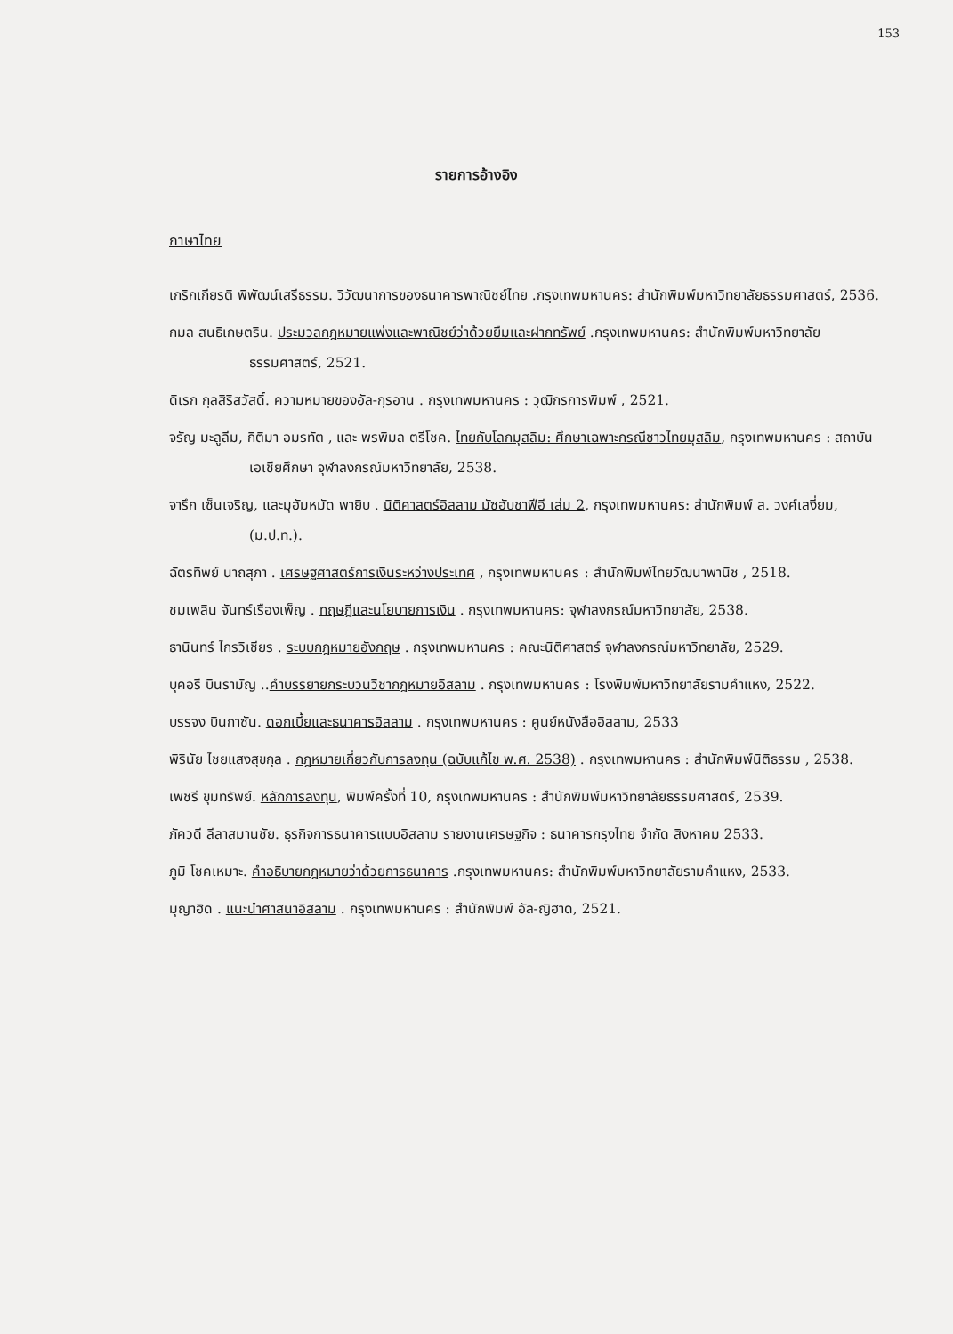153
รายการอ้างอิง
ภาษาไทย
เกริกเกียรติ พิพัฒน์เสรีธรรม. วิวัฒนาการของธนาคารพาณิชย์ไทย .กรุงเทพมหานคร: สำนักพิมพ์มหาวิทยาลัยธรรมศาสตร์, 2536.
กมล สนธิเกษตริน. ประมวลกฎหมายแพ่งและพาณิชย์ว่าด้วยยืมและฝากทรัพย์ .กรุงเทพมหานคร: สำนักพิมพ์มหาวิทยาลัยธรรมศาสตร์, 2521.
ดิเรก กุลสิริสวัสดิ์. ความหมายของอัล-กุรอาน . กรุงเทพมหานคร : วุฒิกรการพิมพ์ , 2521.
จรัญ มะลูลีม, กิติมา อมรทัต , และ พรพิมล ตรีโชค. ไทยกับโลกมุสลิม: ศึกษาเฉพาะกรณีชาวไทยมุสลิม, กรุงเทพมหานคร : สถาบันเอเชียศึกษา จุฬาลงกรณ์มหาวิทยาลัย, 2538.
จารึก เซ็นเจริญ, และมุฮัมหมัด พายิบ . นิติศาสตร์อิสลาม มัซฮับชาฟีอี เล่ม 2, กรุงเทพมหานคร: สำนักพิมพ์ ส. วงศ์เสงี่ยม, (ม.ป.ท.).
ฉัตรทิพย์ นาถสุภา . เศรษฐศาสตร์การเงินระหว่างประเทศ , กรุงเทพมหานคร : สำนักพิมพ์ไทยวัฒนาพานิช , 2518.
ชมเพลิน จันทร์เรืองเพ็ญ . ทฤษฎีและนโยบายการเงิน . กรุงเทพมหานคร: จุฬาลงกรณ์มหาวิทยาลัย, 2538.
ธานินทร์ ไกรวิเชียร . ระบบกฎหมายอังกฤษ . กรุงเทพมหานคร : คณะนิติศาสตร์ จุฬาลงกรณ์มหาวิทยาลัย, 2529.
บุคอรี บินรามัญ ..คำบรรยายกระบวนวิชากฎหมายอิสลาม . กรุงเทพมหานคร : โรงพิมพ์มหาวิทยาลัยรามคำแหง, 2522.
บรรจง บินกาซัน. ดอกเบี้ยและธนาคารอิสลาม . กรุงเทพมหานคร : ศูนย์หนังสืออิสลาม, 2533
พิรินัย ไชยแสงสุขกุล . กฎหมายเกี่ยวกับการลงทุน (ฉบับแก้ไข พ.ศ. 2538) . กรุงเทพมหานคร : สำนักพิมพ์นิติธรรม , 2538.
เพชรี ขุมทรัพย์. หลักการลงทุน, พิมพ์ครั้งที่ 10, กรุงเทพมหานคร : สำนักพิมพ์มหาวิทยาลัยธรรมศาสตร์, 2539.
ภัควดี ลีลาสมานชัย. ธุรกิจการธนาคารแบบอิสลาม รายงานเศรษฐกิจ : ธนาคารกรุงไทย จำกัด สิงหาคม 2533.
ภูมิ โชคเหมาะ. คำอธิบายกฎหมายว่าด้วยการธนาคาร .กรุงเทพมหานคร: สำนักพิมพ์มหาวิทยาลัยรามคำแหง, 2533.
มุญาฮิด . แนะนำศาสนาอิสลาม . กรุงเทพมหานคร : สำนักพิมพ์ อัล-ญิฮาด, 2521.